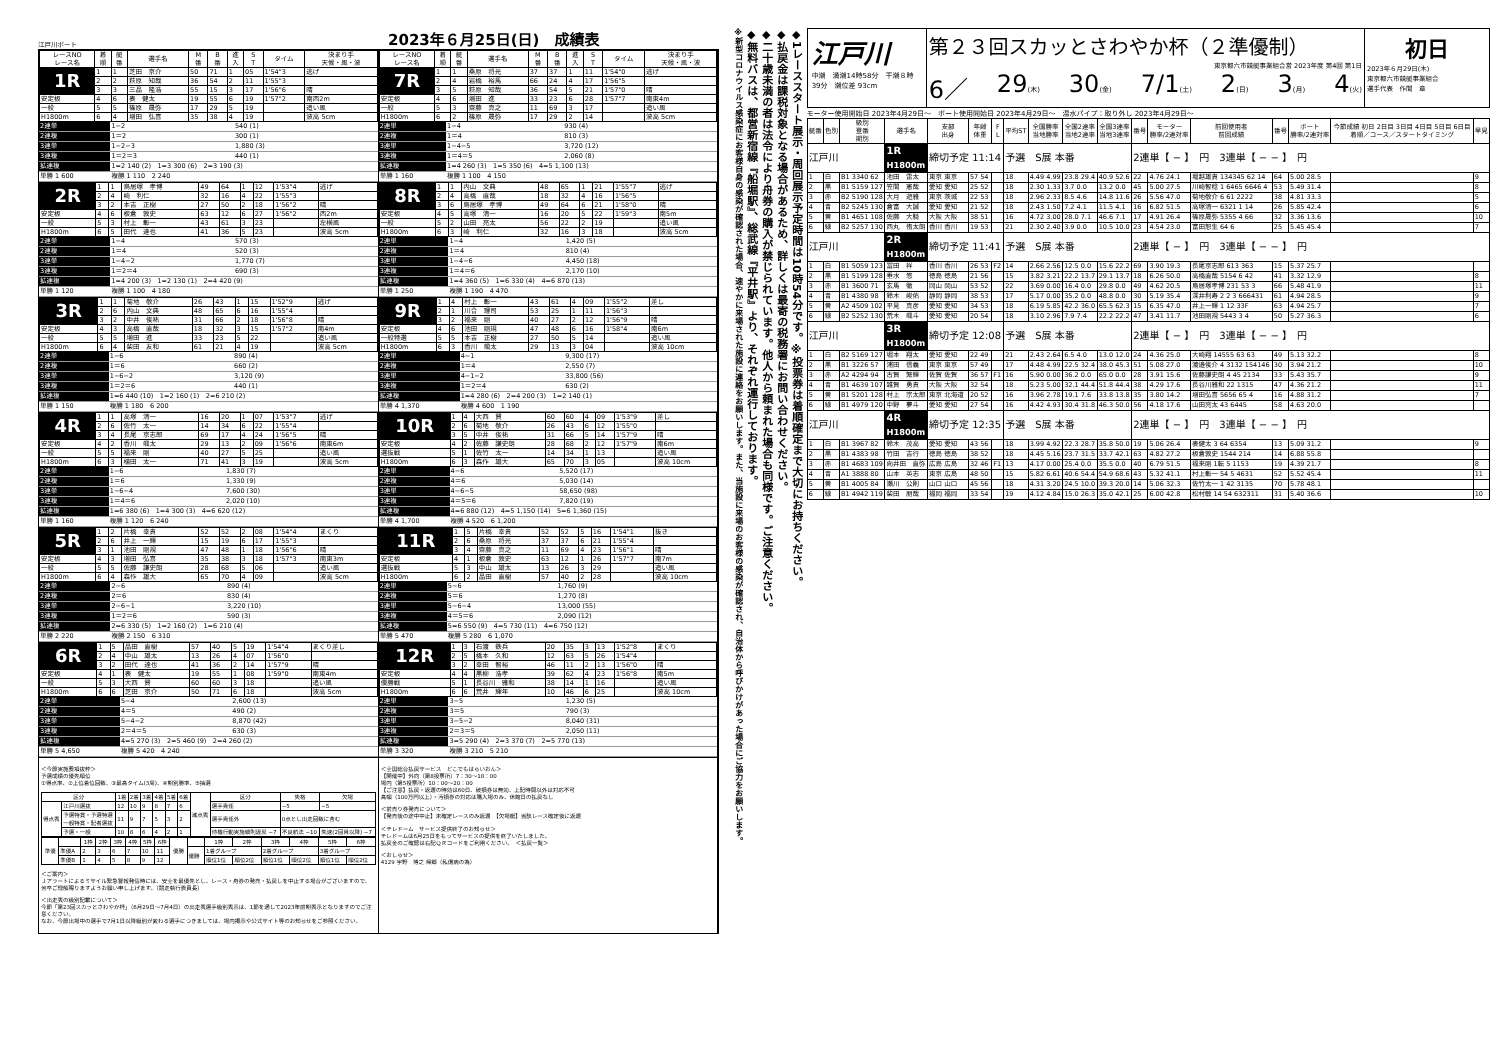江戸川ボート
2023年６月25日(日)　成績表
| レースNO レース名 | 着 順 | 艇 番 | 選手名 | M 番 | B 番 | 進 入 | S T | タイム | 決まり手 天候・風・波 |
| --- | --- | --- | --- | --- | --- | --- | --- | --- | --- |
| 1R | 1 | 1 | 芝田 京介 | 50 | 71 | 1 | 05 | 1'54"3 | 逃げ |
| | 2 | 2 | 萩原 知哉 | 36 | 54 | 2 | 11 | 1'55"3 | |
| | 3 | 3 | 三品 隆浩 | 55 | 15 | 3 | 17 | 1'56"6 | 晴 |
| 安定板 | 4 | 6 | 表 健太 | 19 | 55 | 6 | 19 | 1'57"2 | 南西2m |
| 一般 | 5 | 5 | 篠原 晟弥 | 17 | 29 | 5 | 19 | | 追い風 |
| H1800m | 6 | 4 | 増田 弘喜 | 35 | 38 | 4 | 19 | | 波高 5cm |
| 2連単 | 1−2 | 540 (1) |
| 2連複 | 1＝2 | 300 (1) |
| 3連単 | 1−2−3 | 1,880 (3) |
| 3連複 | 1＝2＝3 | 440 (1) |
| 拡連複 | 1=2 140 (2) 1=3 300 (6) 2=3 190 (3) | |
| 単勝 1 600 | 複勝 1 110 2 240 | |
| 2R | 1 | 1 | 鳥居塚 孝博 | 49 | 64 | 1 | 12 | 1'53"4 | 逃げ |
| | 2 | 4 | 崎 利仁 | 32 | 16 | 4 | 22 | 1'55"3 | |
| | 3 | 2 | 本吉 正樹 | 27 | 50 | 2 | 18 | 1'56"2 | 晴 |
| 安定板 | 4 | 6 | 板倉 敦史 | 63 | 12 | 6 | 27 | 1'56"2 | 西2m |
| 一般 | 5 | 3 | 村上 彰一 | 43 | 61 | 3 | 23 | | 左横風 |
| H1800m | 6 | 5 | 田代 達也 | 41 | 36 | 5 | 23 | | 波高 5cm |
| 2連単 | 1−4 | 570 (3) |
| 2連複 | 1＝4 | 520 (3) |
| 3連単 | 1−4−2 | 1,770 (7) |
| 3連複 | 1＝2＝4 | 690 (3) |
| 拡連複 | 1=4 200 (3) 1=2 130 (1) 2=4 420 (9) | |
| 単勝 1 120 | 複勝 1 100 4 180 | |
| 3R | 1 | 1 | 菊地 敬介 | 26 | 43 | 1 | 15 | 1'52"9 | 逃げ |
| | 2 | 6 | 内山 文典 | 48 | 65 | 6 | 16 | 1'55"4 | |
| | 3 | 2 | 中井 俊祐 | 31 | 66 | 2 | 18 | 1'56"8 | 晴 |
| 安定板 | 4 | 3 | 高橋 直哉 | 18 | 32 | 3 | 15 | 1'57"2 | 南4m |
| 一般 | 5 | 5 | 増田 進 | 33 | 23 | 5 | 22 | | 追い風 |
| H1800m | 6 | 4 | 柴田 友和 | 61 | 21 | 4 | 19 | | 波高 5cm |
| 2連単 | 1−6 | 890 (4) |
| 2連複 | 1＝6 | 660 (2) |
| 3連単 | 1−6−2 | 3,120 (9) |
| 3連複 | 1＝2＝6 | 440 (1) |
| 拡連複 | 1=6 440 (10) 1=2 160 (1) 2=6 210 (2) | |
| 単勝 1 150 | 複勝 1 180 6 200 | |
| 4R | 1 | 1 | 高塚 清一 | 16 | 20 | 1 | 07 | 1'53"7 | 逃げ |
| | 2 | 6 | 佐竹 太一 | 14 | 34 | 6 | 22 | 1'55"4 | |
| | 3 | 4 | 長尾 京志郎 | 69 | 17 | 4 | 24 | 1'56"5 | 晴 |
| 安定板 | 4 | 2 | 香川 颯太 | 29 | 13 | 2 | 09 | 1'56"6 | 南東6m |
| 一般 | 5 | 5 | 福来 剛 | 40 | 27 | 5 | 25 | | 追い風 |
| H1800m | 6 | 3 | 植田 太一 | 71 | 41 | 3 | 19 | | 波高 5cm |
| 2連単 | 1−6 | 1,830 (7) |
| 2連複 | 1＝6 | 1,330 (9) |
| 3連単 | 1−6−4 | 7,600 (30) |
| 3連複 | 1＝4＝6 | 2,020 (10) |
| 拡連複 | 1=6 380 (6) 1=4 300 (3) 4=6 620 (12) | |
| 単勝 1 160 | 複勝 1 120 6 240 | |
| 5R | 1 | 2 | 片橋 幸貴 | 52 | 52 | 2 | 08 | 1'54"4 | まくり |
| | 2 | 6 | 井上 一輝 | 15 | 19 | 6 | 17 | 1'55"3 | |
| | 3 | 1 | 池田 剛規 | 47 | 48 | 1 | 18 | 1'56"6 | 晴 |
| 安定板 | 4 | 3 | 増田 弘喜 | 35 | 38 | 3 | 18 | 1'57"3 | 南東3m |
| 一般 | 5 | 5 | 佐藤 謙史朗 | 28 | 68 | 5 | 06 | | 追い風 |
| H1800m | 6 | 4 | 森作 雄大 | 65 | 70 | 4 | 09 | | 波高 5cm |
| 2連単 | 2−6 | 890 (4) |
| 2連複 | 2＝6 | 830 (4) |
| 3連単 | 2−6−1 | 3,220 (10) |
| 3連複 | 1＝2＝6 | 590 (3) |
| 拡連複 | 2=6 330 (5) 1=2 160 (2) 1=6 210 (4) | |
| 単勝 2 220 | 複勝 2 150 6 310 | |
| 6R | 1 | 5 | 品田 直樹 | 57 | 40 | 5 | 19 | 1'54"4 | まくり差し |
| | 2 | 4 | 中山 雄太 | 13 | 26 | 4 | 07 | 1'56"0 | |
| | 3 | 2 | 田代 達也 | 41 | 36 | 2 | 14 | 1'57"9 | 晴 |
| 安定板 | 4 | 1 | 表 健太 | 19 | 55 | 1 | 08 | 1'59"0 | 南東4m |
| 一般 | 5 | 3 | 大西 賢 | 60 | 60 | 3 | 18 | | 追い風 |
| H1800m | 6 | 6 | 芝田 京介 | 50 | 71 | 6 | 18 | | 波高 5cm |
| 2連単 | 5−4 | 2,600 (13) |
| 2連複 | 4＝5 | 490 (2) |
| 3連単 | 5−4−2 | 8,870 (42) |
| 3連複 | 2＝4＝5 | 630 (3) |
| 拡連複 | 4=5 270 (3) 2=5 460 (9) 2=4 260 (2) | |
| 単勝 5 4,650 | 複勝 5 420 4 240 | |
| レースNO レース名 | 着 順 | 艇 番 | 選手名 | M 番 | B 番 | 進 入 | S T | タイム | 決まり手 天候・風・波 |
| --- | --- | --- | --- | --- | --- | --- | --- | --- | --- |
| 7R | 1 | 1 | 桑原 将光 | 37 | 37 | 1 | 11 | 1'54"0 | 逃げ |
| | 2 | 4 | 岩橋 裕馬 | 66 | 24 | 4 | 17 | 1'56"5 | |
| | 3 | 5 | 萩原 知哉 | 36 | 54 | 5 | 21 | 1'57"0 | 晴 |
| 安定板 | 4 | 6 | 増田 進 | 33 | 23 | 6 | 28 | 1'57"7 | 南東4m |
| 一般 | 5 | 3 | 齋藤 真之 | 11 | 69 | 3 | 17 | | 追い風 |
| H1800m | 6 | 2 | 篠原 晟弥 | 17 | 29 | 2 | 14 | | 波高 5cm |
| 2連単 | 1−4 | 930 (4) |
| 2連複 | 1＝4 | 810 (3) |
| 3連単 | 1−4−5 | 3,720 (12) |
| 3連複 | 1＝4＝5 | 2,060 (8) |
| 拡連複 | 1=4 260 (3) 1=5 350 (6) 4=5 1,100 (13) | |
| 単勝 1 160 | 複勝 1 100 4 150 | |
| 8R | 1 | 1 | 内山 文典 | 48 | 65 | 1 | 21 | 1'55"7 | 逃げ |
| | 2 | 4 | 高橋 直哉 | 18 | 32 | 4 | 16 | 1'56"5 | |
| | 3 | 6 | 鳥居塚 孝博 | 49 | 64 | 6 | 21 | 1'58"0 | 晴 |
| 安定板 | 4 | 5 | 高塚 清一 | 16 | 20 | 5 | 22 | 1'59"3 | 南5m |
| 一般 | 5 | 2 | 山田 亮太 | 56 | 22 | 2 | 19 | | 追い風 |
| H1800m | 6 | 3 | 崎 利仁 | 32 | 16 | 3 | 18 | | 波高 5cm |
| 2連単 | 1−4 | 1,420 (5) |
| 2連複 | 1＝4 | 810 (4) |
| 3連単 | 1−4−6 | 4,450 (18) |
| 3連複 | 1＝4＝6 | 2,170 (10) |
| 拡連複 | 1=4 360 (5) 1=6 330 (4) 4=6 870 (13) | |
| 単勝 1 250 | 複勝 1 190 4 470 | |
| 9R | 1 | 4 | 村上 彰一 | 43 | 61 | 4 | 09 | 1'55"2 | 差し |
| | 2 | 1 | 川合 理司 | 53 | 25 | 1 | 11 | 1'56"3 | |
| | 3 | 2 | 福来 剛 | 40 | 27 | 2 | 12 | 1'56"9 | 晴 |
| 安定板 | 4 | 6 | 池田 剛規 | 47 | 48 | 6 | 16 | 1'58"4 | 南6m |
| 一般特選 | 5 | 5 | 本吉 正樹 | 27 | 50 | 5 | 14 | | 追い風 |
| H1800m | 6 | 3 | 香川 颯太 | 29 | 13 | 3 | 04 | | 波高 10cm |
| 2連単 | 4−1 | 9,300 (17) |
| 2連複 | 1＝4 | 2,550 (7) |
| 3連単 | 4−1−2 | 33,800 (56) |
| 3連複 | 1＝2＝4 | 630 (2) |
| 拡連複 | 1=4 280 (6) 2=4 200 (3) 1=2 140 (1) | |
| 単勝 4 1,370 | 複勝 4 600 1 190 | |
| 10R | 1 | 4 | 大西 賢 | 60 | 60 | 4 | 09 | 1'53"9 | 差し |
| | 2 | 6 | 菊地 敬介 | 26 | 43 | 6 | 12 | 1'55"0 | |
| | 3 | 5 | 中井 俊祐 | 31 | 66 | 5 | 14 | 1'57"9 | 晴 |
| 安定板 | 4 | 2 | 佐藤 謙史朗 | 28 | 68 | 2 | 12 | 1'57"9 | 南6m |
| 選抜戦 | 5 | 1 | 佐竹 太一 | 14 | 34 | 1 | 13 | | 追い風 |
| H1800m | 6 | 3 | 森作 雄大 | 65 | 70 | 3 | 05 | | 波高 10cm |
| 2連単 | 4−6 | 5,520 (17) |
| 2連複 | 4＝6 | 5,030 (14) |
| 3連単 | 4−6−5 | 58,650 (98) |
| 3連複 | 4＝5＝6 | 7,820 (19) |
| 拡連複 | 4=6 880 (12) 4=5 1,150 (14) 5=6 1,360 (15) | |
| 単勝 4 1,700 | 複勝 4 520 6 1,200 | |
| 11R | 1 | 5 | 片橋 幸貴 | 52 | 52 | 5 | 16 | 1'54"1 | 抜き |
| | 2 | 6 | 桑原 将光 | 37 | 37 | 6 | 21 | 1'55"4 | |
| | 3 | 4 | 齋藤 真之 | 11 | 69 | 4 | 23 | 1'56"1 | 晴 |
| 安定板 | 4 | 1 | 板倉 敦史 | 63 | 12 | 1 | 26 | 1'57"7 | 南7m |
| 選抜戦 | 5 | 3 | 中山 雄太 | 13 | 26 | 3 | 29 | | 追い風 |
| H1800m | 6 | 2 | 品田 直樹 | 57 | 40 | 2 | 28 | | 波高 10cm |
| 2連単 | 5−6 | 1,760 (9) |
| 2連複 | 5＝6 | 1,270 (8) |
| 3連単 | 5−6−4 | 13,000 (55) |
| 3連複 | 4＝5＝6 | 2,090 (12) |
| 拡連複 | 5=6 550 (9) 4=5 730 (11) 4=6 750 (12) | |
| 単勝 5 470 | 複勝 5 280 6 1,070 | |
| 12R | 1 | 3 | 石渡 鉄兵 | 20 | 35 | 3 | 13 | 1'52"8 | まくり |
| | 2 | 5 | 橋本 久和 | 12 | 63 | 5 | 26 | 1'54"4 | |
| | 3 | 2 | 幸田 智裕 | 46 | 11 | 2 | 13 | 1'56"0 | 晴 |
| 安定板 | 4 | 4 | 黒柳 浩孝 | 39 | 62 | 4 | 23 | 1'56"8 | 南5m |
| 優勝戦 | 5 | 1 | 長谷川 雅和 | 38 | 14 | 1 | 16 | | 追い風 |
| H1800m | 6 | 6 | 荒井 輝年 | 10 | 46 | 6 | 25 | | 波高 10cm |
| 2連単 | 3−5 | 1,230 (5) |
| 2連複 | 3＝5 | 790 (3) |
| 3連単 | 3−5−2 | 8,040 (31) |
| 3連複 | 2＝3＝5 | 2,050 (11) |
| 拡連複 | 3=5 290 (4) 2=3 370 (7) 2=5 770 (13) | |
| 単勝 3 320 | 複勝 3 210 5 210 | |
＜今節実施要項抜粋＞
予選成績の優先順位
①得点率、②上位着位回数、③最高タイム(3周)、④期別勝率、⑤抽選
| 区分 | | 1着 | 2着 | 3着 | 4着 | 5着 | 6着 | 減点表 | 区分 | 失格 | 欠場 |
| --- | --- | --- | --- | --- | --- | --- | --- | --- | --- | --- | --- |
| 得点表 | 江戸川選抜 | 12 | 10 | 9 | 8 | 7 | 6 | | 選手責任 | −5 | −5 |
| | 予選特賞・予選特選 一般特賞・記者選抜 | 11 | 9 | 7 | 5 | 3 | 2 | | 選手責任外 | 0点とし出走回数に含む | |
| | 予選・一般 | 10 | 8 | 6 | 4 | 2 | 1 | | 待機行動実施細則違反 −7 | 不良航法 −10 | 失速(2回目以降) −7 |
| 準優 | | 1枠 | 2枠 | 3枠 | 4枠 | 5枠 | 6枠 | 優勝 | | 1枠 | 2枠 | 3枠 | 4枠 | 5枠 | 6枠 |
| --- | --- | --- | --- | --- | --- | --- | --- | --- | --- | --- | --- | --- | --- | --- | --- |
| | 準優A | 2 | 3 | 6 | 7 | 10 | 11 | | 優勝 | 1着グループ | | 2着グループ | | 3着グループ | |
| | 準優B | 1 | 4 | 5 | 8 | 9 | 12 | | | 順位1位 | 順位2位 | 順位1位 | 順位2位 | 順位1位 | 順位2位 |
＜ご案内＞
Ｊアラートによるミサイル緊急警報発信時には、安全を最優先とし、レース・舟券の発売・払戻しを中止する場合がございますので、何卒ご理解賜りますようお願い申し上げます。（競走執行委員長）
＜出走表の級別記載について＞
今節「第23回スカッとさわやか杯」（6月29日〜7月4日）の出走表選手級別表示は、1節を通して2023年前期表示となりますのでご注意ください。
なお、今節出場中の選手で7月1日以降級別が変わる選手につきましては、場内掲示や公式サイト等のお知らせをご参照ください。
＜全国総合払戻サービス　どこでもはらいおん＞
【開催中】外向（第8投票所）7：30〜18：00
場内（第5投票所）10：00〜20：00
【ご注意】払戻・返還の時効は60日、破損券は無効、上記時間以外は対応不可
高額（100万円以上）・汚損券の対応は購入場のみ、休館日の払戻なし
＜前売り券発売について＞
【発売後の途中中止】未確定レースのみ返還　【欠場艇】当該レース確定後に返還
＜テレドーム　サービス提供終了のお知らせ＞
テレドームは6月25日をもってサービスの提供を終了いたしました。
払戻金のご確認は右記ＱＲコードをご利用ください。　＜払戻一覧＞
＜おしらせ＞
4129 宇野　博之 帰郷（私傷病の為）
◆1レーススタート展示・周回展示予定時間は10時54分です。※投票券は着順確定まで大切にお持ちください。
◆払戻金は課税対象となる場合があるため、詳しくは最寄の税務署にお問い合わせください。
◆二十歳未満の者は法令により舟券の購入が禁じられています。他人から頼まれた場合も同様です。ご注意ください。
◆無料バスは、都営新宿線『船堀駅』、総武線『平井駅』より、それぞれ運行しております。
※新型コロナウイルス感染症にお客様自身の感染が確認された場合、速やかに来場された施設に連絡をお願いします。また、当施設に来場のお客様の感染が確認され、自治体から呼びかけがあった場合にご協力をお願いします。
江戸川
中潮　満潮14時58分　干潮８時39分　潮位差 93cm
第２３回スカッとさわやか杯（２準優制）
東京都六市競艇事業組合営 2023年度 第4回 第1日
6／ 29(木) 30(金) 7/1(土) 2(日) 3(月) 4(火)
初日
2023年６月29日(木)
東京都六市競艇事業組合
選手代表　作間　章
モーター使用開始日 2023年4月29日〜　ボート使用開始日 2023年4月29日〜　温水パイプ：取り外し 2023年4月29日〜
| 艇番 | 色別 | 級別 登番 期別 | 選手名 | 支部 出身 | 年齢 体重 | F L | 平均ST | 全国勝率 当地勝率 | 全国2連率 当地2連率 | 全国3連率 当地3連率 | 番号 | モーター 勝率/2連対率 | 前回使用者 前回成績 | 番号 | ボート 勝率/2連対率 | 今節成績 初日 2日目 3日目 4日目 5日目 6日目 着順／コース／スタートタイミング | 早見 |
| --- | --- | --- | --- | --- | --- | --- | --- | --- | --- | --- | --- | --- | --- | --- | --- | --- | --- |
| 江戸川 | | | 1R H1800m | 締切予定 11:14 | | | 予選 S展 本番 | | | | 2連単【 − 】 円 3連単【 − − 】 円 | | | | | | |
| 1 | 白 | B1 3340 62 | 池田 雷太 | 東京 東京 | 57 54 | | 18 | 4.49 4.99 | 23.8 29.4 | 40.9 52.6 | 22 | 4.76 24.1 | 堀越雄貴 134345 62 14 | 64 | 5.00 28.5 | | 9 |
| 2 | 黒 | B1 5159 127 | 笠間 憲哉 | 愛知 愛知 | 25 52 | | 18 | 2.30 1.33 | 3.7 0.0 | 13.2 0.0 | 45 | 5.00 27.5 | 川崎智稔 1 6465 6646 4 | 53 | 5.49 31.4 | | 8 |
| 3 | 赤 | B2 5190 128 | 大月 遊雅 | 東京 茨城 | 22 53 | | 18 | 2.96 2.33 | 8.5 4.6 | 14.8 11.6 | 26 | 5.56 47.0 | 菊地敬介 6 61 2222 | 38 | 4.81 33.3 | | 5 |
| 4 | 青 | B2 5245 130 | 倉富 大誠 | 愛知 愛知 | 21 52 | | 18 | 2.43 1.50 | 7.2 4.1 | 11.5 4.1 | 16 | 6.82 51.5 | 高塚清一 6321 1 14 | 26 | 5.85 42.4 | | 6 |
| 5 | 黄 | B1 4651 108 | 佐藤 大騎 | 大阪 大阪 | 38 51 | | 16 | 4.72 3.00 | 28.0 7.1 | 46.6 7.1 | 17 | 4.91 26.4 | 篠原晟弥 5355 4 66 | 32 | 3.36 13.6 | | 10 |
| 6 | 緑 | B2 5257 130 | 西丸 侑太朗 | 香川 香川 | 19 53 | | 21 | 2.30 2.40 | 3.9 0.0 | 10.5 10.0 | 23 | 4.54 23.0 | 富田恕生 64 6 | 25 | 5.45 45.4 | | 7 |
| 江戸川 | | | 2R H1800m | 締切予定 11:41 | | | 予選 S展 本番 | | | | 2連単【 − 】 円 3連単【 − − 】 円 | | | | | | |
| 1 | 白 | B1 5059 123 | 冨田 祥 | 香川 香川 | 26 53 | F2 | 14 | 2.66 2.56 | 12.5 0.0 | 15.6 22.2 | 69 | 3.90 19.3 | 長尾京志郎 613 363 | 15 | 5.37 25.7 | | |
| 2 | 黒 | B1 5199 128 | 垂水 悠 | 徳島 徳島 | 21 56 | | 15 | 3.82 3.21 | 22.2 13.7 | 29.1 13.7 | 18 | 6.26 50.0 | 高橋直哉 5154 6 42 | 41 | 3.32 12.9 | | 8 |
| 3 | 赤 | B1 3600 71 | 玄馬 徹 | 岡山 岡山 | 53 52 | | 22 | 3.69 0.00 | 16.4 0.0 | 29.8 0.0 | 49 | 4.62 20.5 | 鳥居塚孝博 231 53 3 | 66 | 5.48 41.9 | | 11 |
| 4 | 青 | B1 4380 98 | 鈴木 峻佑 | 静岡 静岡 | 38 53 | | 17 | 5.17 0.00 | 35.2 0.0 | 48.8 0.0 | 30 | 5.19 35.4 | 深井利寿 2 2 3 666431 | 61 | 4.94 28.5 | | 9 |
| 5 | 黄 | A2 4509 102 | 平見 真彦 | 愛知 愛知 | 34 53 | | 18 | 6.19 5.85 | 42.2 36.0 | 65.5 62.3 | 15 | 6.35 47.0 | 井上一輝 1 12 33F | 63 | 4.94 25.7 | | 7 |
| 6 | 緑 | B2 5252 130 | 荒木 颯斗 | 愛知 愛知 | 20 54 | | 18 | 3.10 2.96 | 7.9 7.4 | 22.2 22.2 | 47 | 3.41 11.7 | 池田剛規 5443 3 4 | 50 | 5.27 36.3 | | 6 |
| 江戸川 | | | 3R H1800m | 締切予定 12:08 | | | 予選 S展 本番 | | | | 2連単【 − 】 円 3連単【 − − 】 円 | | | | | | |
| 1 | 白 | B2 5169 127 | 堀本 翔太 | 愛知 愛知 | 22 49 | | 21 | 2.43 2.64 | 6.5 4.0 | 13.0 12.0 | 24 | 4.36 25.0 | 大崎翔 14555 63 63 | 49 | 5.13 32.2 | | 8 |
| 2 | 黒 | B1 3226 57 | 浦田 信義 | 東京 東京 | 57 49 | | 17 | 4.48 4.99 | 22.5 32.4 | 38.0 45.3 | 51 | 5.08 27.0 | 渡邉俊介 4 3132 154146 | 30 | 3.94 21.2 | | 10 |
| 3 | 赤 | A2 4294 94 | 古賀 繁輝 | 佐賀 佐賀 | 36 57 | F1 | 16 | 5.90 0.00 | 36.2 0.0 | 65.0 0.0 | 28 | 3.91 15.6 | 佐藤謙史朗 4 45 2134 | 33 | 5.43 35.7 | | 9 |
| 4 | 青 | B1 4639 107 | 雑賀 勇貴 | 大阪 大阪 | 32 54 | | 18 | 5.23 5.00 | 32.1 44.4 | 51.8 44.4 | 38 | 4.29 17.6 | 長谷川雅和 22 1315 | 47 | 4.36 21.2 | | 11 |
| 5 | 黄 | B1 5201 128 | 村上 宗太郎 | 東京 北海道 | 20 52 | | 16 | 3.96 2.78 | 19.1 7.6 | 33.8 13.8 | 35 | 3.80 14.2 | 増田弘喜 5656 65 4 | 16 | 4.88 31.2 | | 7 |
| 6 | 緑 | B1 4979 120 | 中野 夢斗 | 愛知 愛知 | 27 54 | | 16 | 4.42 4.93 | 30.4 31.8 | 46.3 50.0 | 56 | 4.18 17.6 | 山田亮太 43 6445 | 58 | 4.63 20.0 | | |
| 江戸川 | | | 4R H1800m | 締切予定 12:35 | | | 予選 S展 本番 | | | | 2連単【 − 】 円 3連単【 − − 】 円 | | | | | | |
| 1 | 白 | B1 3967 82 | 鈴木 茂高 | 愛知 愛知 | 43 56 | | 18 | 3.99 4.92 | 22.3 28.7 | 35.8 50.0 | 19 | 5.06 26.4 | 表健太 3 64 6354 | 13 | 5.09 31.2 | | 9 |
| 2 | 黒 | B1 4383 98 | 竹田 吉行 | 徳島 徳島 | 38 52 | | 18 | 4.45 5.16 | 23.7 31.5 | 33.7 42.1 | 63 | 4.82 27.2 | 板倉敦史 1544 214 | 14 | 6.88 55.8 | | |
| 3 | 赤 | B1 4683 109 | 向井田 直弥 | 広島 広島 | 32 46 | F1 | 13 | 4.17 0.00 | 25.4 0.0 | 35.5 0.0 | 40 | 6.79 51.5 | 福来剛 1転 5 1153 | 19 | 4.39 21.7 | | 8 |
| 4 | 青 | A1 3888 80 | 山本 英志 | 東京 広島 | 48 50 | | 15 | 5.82 6.61 | 40.6 54.4 | 54.9 68.6 | 43 | 5.32 41.1 | 村上彰一 54 5 4631 | 52 | 5.52 45.4 | | 11 |
| 5 | 黄 | B1 4005 84 | 瀬川 公則 | 山口 山口 | 45 56 | | 18 | 4.31 3.20 | 24.5 10.0 | 39.3 20.0 | 14 | 5.06 32.3 | 佐竹太一 1 42 3135 | 70 | 5.78 48.1 | | |
| 6 | 緑 | B1 4942 119 | 柴田 朋哉 | 福岡 福岡 | 33 54 | | 19 | 4.12 4.84 | 15.0 26.3 | 35.0 42.1 | 25 | 6.00 42.8 | 松村敏 14 54 632311 | 31 | 5.40 36.6 | | 10 |